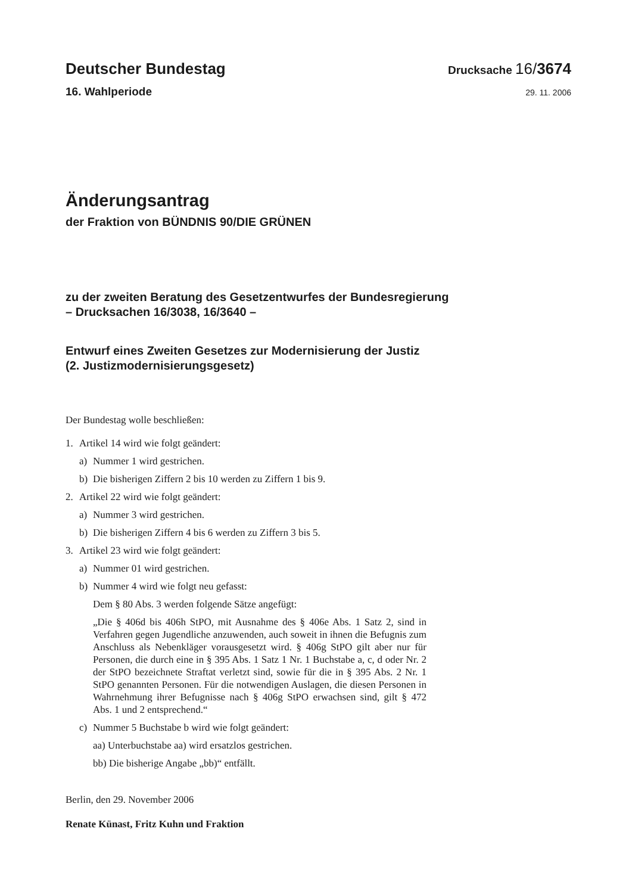Deutscher Bundestag Drucksache 16/3674
16. Wahlperiode 29. 11. 2006
Änderungsantrag
der Fraktion von BÜNDNIS 90/DIE GRÜNEN
zu der zweiten Beratung des Gesetzentwurfes der Bundesregierung
– Drucksachen 16/3038, 16/3640 –
Entwurf eines Zweiten Gesetzes zur Modernisierung der Justiz
(2. Justizmodernisierungsgesetz)
Der Bundestag wolle beschließen:
1. Artikel 14 wird wie folgt geändert:
a) Nummer 1 wird gestrichen.
b) Die bisherigen Ziffern 2 bis 10 werden zu Ziffern 1 bis 9.
2. Artikel 22 wird wie folgt geändert:
a) Nummer 3 wird gestrichen.
b) Die bisherigen Ziffern 4 bis 6 werden zu Ziffern 3 bis 5.
3. Artikel 23 wird wie folgt geändert:
a) Nummer 01 wird gestrichen.
b) Nummer 4 wird wie folgt neu gefasst:
Dem § 80 Abs. 3 werden folgende Sätze angefügt:
„Die § 406d bis 406h StPO, mit Ausnahme des § 406e Abs. 1 Satz 2, sind in Verfahren gegen Jugendliche anzuwenden, auch soweit in ihnen die Befugnis zum Anschluss als Nebenkläger vorausgesetzt wird. § 406g StPO gilt aber nur für Personen, die durch eine in § 395 Abs. 1 Satz 1 Nr. 1 Buchstabe a, c, d oder Nr. 2 der StPO bezeichnete Straftat verletzt sind, sowie für die in § 395 Abs. 2 Nr. 1 StPO genannten Personen. Für die notwendigen Auslagen, die diesen Personen in Wahrnehmung ihrer Befugnisse nach § 406g StPO erwachsen sind, gilt § 472 Abs. 1 und 2 entsprechend.“
c) Nummer 5 Buchstabe b wird wie folgt geändert:
aa) Unterbuchstabe aa) wird ersatzlos gestrichen.
bb) Die bisherige Angabe „bb)“ entfällt.
Berlin, den 29. November 2006
Renate Künast, Fritz Kuhn und Fraktion